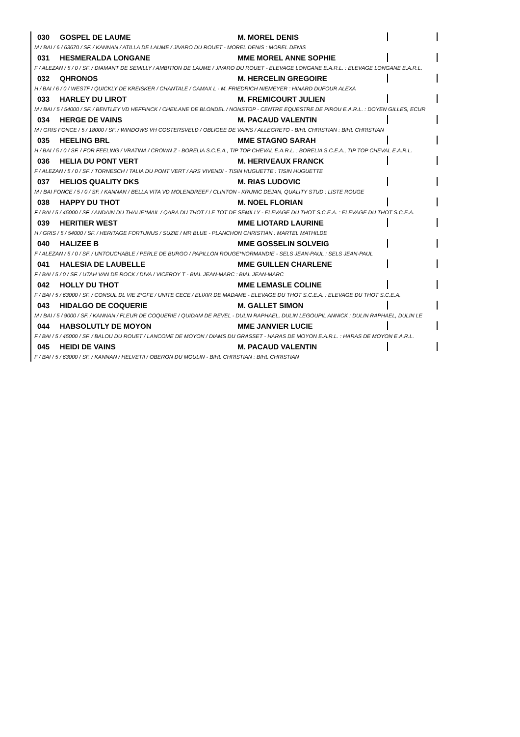030 GOSPEL DE LAUME M. MOREL DENIS
M / BAI / 6 / 63670 / SF. / KANNAN / ATILLA DE LAUME / JIVARO DU ROUET - MOREL DENIS : MOREL DENIS
031 HESMERALDA LONGANE MME MOREL ANNE SOPHIE
F / ALEZAN / 5 / 0 / SF. / DIAMANT DE SEMILLY / AMBITION DE LAUME / JIVARO DU ROUET - ELEVAGE LONGANE E.A.R.L. : ELEVAGE LONGANE E.A.R.L.
032 QHRONOS M. HERCELIN GREGOIRE
H / BAI / 6 / 0 / WESTF / QUICKLY DE KREISKER / CHANTALE / CAMAX L - M. FRIEDRICH NIEMEYER : HINARD DUFOUR ALEXA
033 HARLEY DU LIROT M. FREMICOURT JULIEN
M / BAI / 5 / 54000 / SF. / BENTLEY VD HEFFINCK / CHEILANE DE BLONDEL / NONSTOP - CENTRE EQUESTRE DE PIROU E.A.R.L. : DOYEN GILLES, ECUR
034 HERGE DE VAINS M. PACAUD VALENTIN
M / GRIS FONCE / 5 / 18000 / SF. / WINDOWS VH COSTERSVELD / OBLIGEE DE VAINS / ALLEGRETO - BIHL CHRISTIAN : BIHL CHRISTIAN
035 HEELING BRL MME STAGNO SARAH
H / BAI / 5 / 0 / SF. / FOR FEELING / VRATINA / CROWN Z - BORELIA S.C.E.A., TIP TOP CHEVAL E.A.R.L. : BORELIA S.C.E.A., TIP TOP CHEVAL E.A.R.L.
036 HELIA DU PONT VERT M. HERIVEAUX FRANCK
F / ALEZAN / 5 / 0 / SF. / TORNESCH / TALIA DU PONT VERT / ARS VIVENDI - TISIN HUGUETTE : TISIN HUGUETTE
037 HELIOS QUALITY DKS M. RIAS LUDOVIC
M / BAI FONCE / 5 / 0 / SF. / KANNAN / BELLA VITA VD MOLENDREEF / CLINTON - KRUNIC DEJAN, QUALITY STUD : LISTE ROUGE
038 HAPPY DU THOT M. NOEL FLORIAN
F / BAI / 5 / 45000 / SF. / ANDAIN DU THALIE*MAIL / QARA DU THOT / LE TOT DE SEMILLY - ELEVAGE DU THOT S.C.E.A. : ELEVAGE DU THOT S.C.E.A.
039 HERITIER WEST MME LIOTARD LAURINE
H / GRIS / 5 / 54000 / SF. / HERITAGE FORTUNUS / SUZIE / MR BLUE - PLANCHON CHRISTIAN : MARTEL MATHILDE
040 HALIZEE B MME GOSSELIN SOLVEIG
F / ALEZAN / 5 / 0 / SF. / UNTOUCHABLE / PERLE DE BURGO / PAPILLON ROUGE*NORMANDIE - SELS JEAN-PAUL : SELS JEAN-PAUL
041 HALESIA DE LAUBELLE MME GUILLEN CHARLENE
F / BAI / 5 / 0 / SF. / UTAH VAN DE ROCK / DIVA / VICEROY T - BIAL JEAN-MARC : BIAL JEAN-MARC
042 HOLLY DU THOT MME LEMASLE COLINE
F / BAI / 5 / 63000 / SF. / CONSUL DL VIE Z*GFE / UNITE CECE / ELIXIR DE MADAME - ELEVAGE DU THOT S.C.E.A. : ELEVAGE DU THOT S.C.E.A.
043 HIDALGO DE COQUERIE M. GALLET SIMON
M / BAI / 5 / 9000 / SF. / KANNAN / FLEUR DE COQUERIE / QUIDAM DE REVEL - DULIN RAPHAEL, DULIN LEGOUPIL ANNICK : DULIN RAPHAEL, DULIN LE
044 HABSOLUTLY DE MOYON MME JANVIER LUCIE
F / BAI / 5 / 45000 / SF. / BALOU DU ROUET / LANCOME DE MOYON / DIAMS DU GRASSET - HARAS DE MOYON E.A.R.L. : HARAS DE MOYON E.A.R.L.
045 HEIDI DE VAINS M. PACAUD VALENTIN
F / BAI / 5 / 63000 / SF. / KANNAN / HELVETII / OBERON DU MOULIN - BIHL CHRISTIAN : BIHL CHRISTIAN